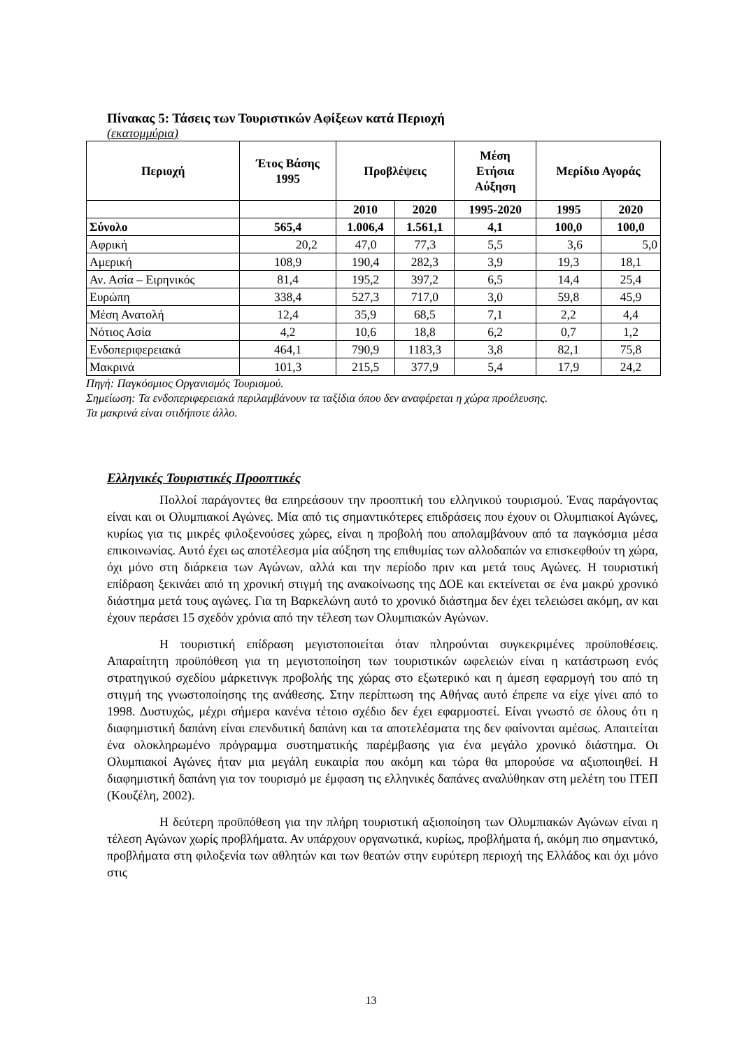Πίνακας 5: Τάσεις των Τουριστικών Αφίξεων κατά Περιοχή
(εκατομμύρια)
| Περιοχή | Έτος Βάσης 1995 | Προβλέψεις | | Μέση Ετήσια Αύξηση | Μερίδιο Αγοράς | |
| --- | --- | --- | --- | --- | --- | --- |
| | | 2010 | 2020 | 1995-2020 | 1995 | 2020 |
| Σύνολο | 565,4 | 1.006,4 | 1.561,1 | 4,1 | 100,0 | 100,0 |
| Αφρική | 20,2 | 47,0 | 77,3 | 5,5 | 3,6 | 5,0 |
| Αμερική | 108,9 | 190,4 | 282,3 | 3,9 | 19,3 | 18,1 |
| Αν. Ασία – Ειρηνικός | 81,4 | 195,2 | 397,2 | 6,5 | 14,4 | 25,4 |
| Ευρώπη | 338,4 | 527,3 | 717,0 | 3,0 | 59,8 | 45,9 |
| Μέση Ανατολή | 12,4 | 35,9 | 68,5 | 7,1 | 2,2 | 4,4 |
| Νότιος Ασία | 4,2 | 10,6 | 18,8 | 6,2 | 0,7 | 1,2 |
| Ενδοπεριφερειακά | 464,1 | 790,9 | 1183,3 | 3,8 | 82,1 | 75,8 |
| Μακρινά | 101,3 | 215,5 | 377,9 | 5,4 | 17,9 | 24,2 |
Πηγή: Παγκόσμιος Οργανισμός Τουρισμού.
Σημείωση: Τα ενδοπεριφερειακά περιλαμβάνουν τα ταξίδια όπου δεν αναφέρεται η χώρα προέλευσης.
Τα μακρινά είναι οτιδήποτε άλλο.
Ελληνικές Τουριστικές Προοπτικές
Πολλοί παράγοντες θα επηρεάσουν την προοπτική του ελληνικού τουρισμού. Ένας παράγοντας είναι και οι Ολυμπιακοί Αγώνες. Μία από τις σημαντικότερες επιδράσεις που έχουν οι Ολυμπιακοί Αγώνες, κυρίως για τις μικρές φιλοξενούσες χώρες, είναι η προβολή που απολαμβάνουν από τα παγκόσμια μέσα επικοινωνίας. Αυτό έχει ως αποτέλεσμα μία αύξηση της επιθυμίας των αλλοδαπών να επισκεφθούν τη χώρα, όχι μόνο στη διάρκεια των Αγώνων, αλλά και την περίοδο πριν και μετά τους Αγώνες. Η τουριστική επίδραση ξεκινάει από τη χρονική στιγμή της ανακοίνωσης της ΔΟΕ και εκτείνεται σε ένα μακρύ χρονικό διάστημα μετά τους αγώνες. Για τη Βαρκελώνη αυτό το χρονικό διάστημα δεν έχει τελειώσει ακόμη, αν και έχουν περάσει 15 σχεδόν χρόνια από την τέλεση των Ολυμπιακών Αγώνων.
Η τουριστική επίδραση μεγιστοποιείται όταν πληρούνται συγκεκριμένες προϋποθέσεις. Απαραίτητη προϋπόθεση για τη μεγιστοποίηση των τουριστικών ωφελειών είναι η κατάστρωση ενός στρατηγικού σχεδίου μάρκετινγκ προβολής της χώρας στο εξωτερικό και η άμεση εφαρμογή του από τη στιγμή της γνωστοποίησης της ανάθεσης. Στην περίπτωση της Αθήνας αυτό έπρεπε να είχε γίνει από το 1998. Δυστυχώς, μέχρι σήμερα κανένα τέτοιο σχέδιο δεν έχει εφαρμοστεί. Είναι γνωστό σε όλους ότι η διαφημιστική δαπάνη είναι επενδυτική δαπάνη και τα αποτελέσματα της δεν φαίνονται αμέσως. Απαιτείται ένα ολοκληρωμένο πρόγραμμα συστηματικής παρέμβασης για ένα μεγάλο χρονικό διάστημα. Οι Ολυμπιακοί Αγώνες ήταν μια μεγάλη ευκαιρία που ακόμη και τώρα θα μπορούσε να αξιοποιηθεί. Η διαφημιστική δαπάνη για τον τουρισμό με έμφαση τις ελληνικές δαπάνες αναλύθηκαν στη μελέτη του ΙΤΕΠ (Κουζέλη, 2002).
Η δεύτερη προϋπόθεση για την πλήρη τουριστική αξιοποίηση των Ολυμπιακών Αγώνων είναι η τέλεση Αγώνων χωρίς προβλήματα. Αν υπάρχουν οργανωτικά, κυρίως, προβλήματα ή, ακόμη πιο σημαντικό, προβλήματα στη φιλοξενία των αθλητών και των θεατών στην ευρύτερη περιοχή της Ελλάδος και όχι μόνο στις
13